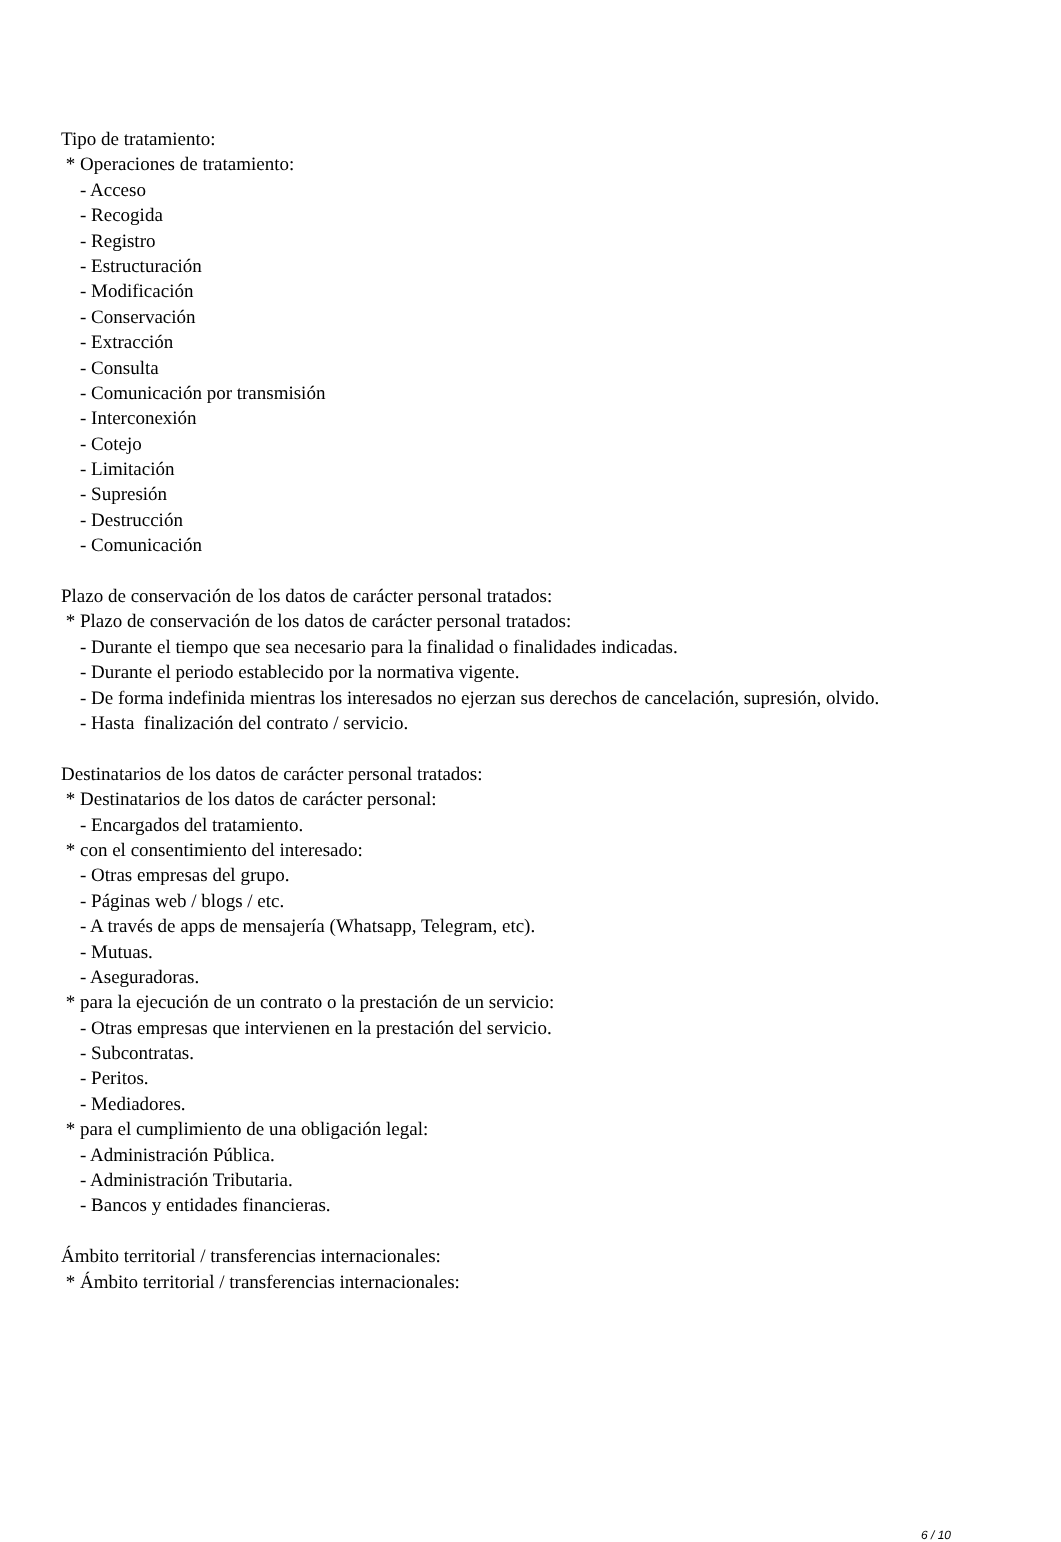Tipo de tratamiento:
* Operaciones de tratamiento:
- Acceso
- Recogida
- Registro
- Estructuración
- Modificación
- Conservación
- Extracción
- Consulta
- Comunicación por transmisión
- Interconexión
- Cotejo
- Limitación
- Supresión
- Destrucción
- Comunicación
Plazo de conservación de los datos de carácter personal tratados:
* Plazo de conservación de los datos de carácter personal tratados:
- Durante el tiempo que sea necesario para la finalidad o finalidades indicadas.
- Durante el periodo establecido por la normativa vigente.
- De forma indefinida mientras los interesados no ejerzan sus derechos de cancelación, supresión, olvido.
- Hasta finalización del contrato / servicio.
Destinatarios de los datos de carácter personal tratados:
* Destinatarios de los datos de carácter personal:
- Encargados del tratamiento.
* con el consentimiento del interesado:
- Otras empresas del grupo.
- Páginas web / blogs / etc.
- A través de apps de mensajería (Whatsapp, Telegram, etc).
- Mutuas.
- Aseguradoras.
* para la ejecución de un contrato o la prestación de un servicio:
- Otras empresas que intervienen en la prestación del servicio.
- Subcontratas.
- Peritos.
- Mediadores.
* para el cumplimiento de una obligación legal:
- Administración Pública.
- Administración Tributaria.
- Bancos y entidades financieras.
Ámbito territorial / transferencias internacionales:
* Ámbito territorial / transferencias internacionales:
6 / 10